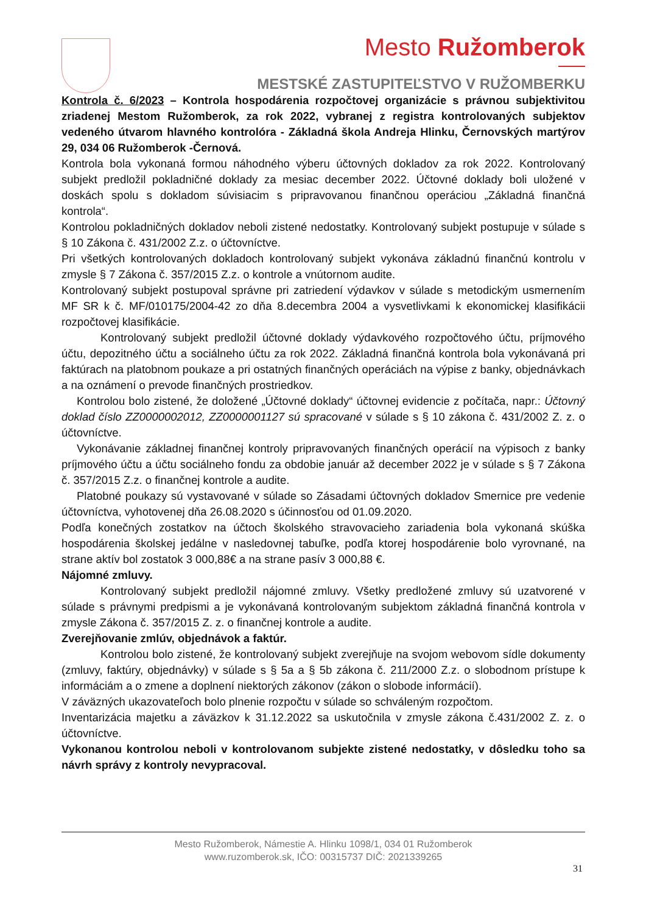Mesto Ružomberok
MESTSKÉ ZASTUPITEĽSTVO V RUŽOMBERKU
Kontrola č. 6/2023 – Kontrola hospodárenia rozpočtovej organizácie s právnou subjektivitou zriadenej Mestom Ružomberok, za rok 2022, vybranej z registra kontrolovaných subjektov vedeného útvarom hlavného kontrolóra - Základná škola Andreja Hlinku, Černovských martýrov 29, 034 06 Ružomberok -Černová.
Kontrola bola vykonaná formou náhodného výberu účtovných dokladov za rok 2022. Kontrolovaný subjekt predložil pokladničné doklady za mesiac december 2022. Účtovné doklady boli uložené v doskách spolu s dokladom súvisiacim s pripravovanou finančnou operáciou „Základná finančná kontrola“.
Kontrolou pokladničných dokladov neboli zistené nedostatky. Kontrolovaný subjekt postupuje v súlade s § 10 Zákona č. 431/2002 Z.z. o účtovníctve.
Pri všetkých kontrolovaných dokladoch kontrolovaný subjekt vykonáva základnú finančnú kontrolu v zmysle § 7 Zákona č. 357/2015 Z.z. o kontrole a vnútornom audite.
Kontrolovaný subjekt postupoval správne pri zatriedení výdavkov v súlade s metodickým usmernením MF SR k č. MF/010175/2004-42 zo dňa 8.decembra 2004 a vysvetlivkami k ekonomickej klasifikácii rozpočtovej klasifikácie.
Kontrolovaný subjekt predložil účtovné doklady výdavkového rozpočtového účtu, príjmového účtu, depozitného účtu a sociálneho účtu za rok 2022. Základná finančná kontrola bola vykonávaná pri faktúrach na platobnom poukaze a pri ostatných finančných operáciách na výpise z banky, objednávkach a na oznámení o prevode finančných prostriedkov.
Kontrolou bolo zistené, že doložené „Účtovné doklady“ účtovnej evidencie z počítača, napr.: Účtovný doklad číslo ZZ0000002012, ZZ0000001127 sú spracované v súlade s § 10 zákona č. 431/2002 Z. z. o účtovníctve.
Vykonávanie základnej finančnej kontroly pripravovaných finančných operácií na výpisoch z banky príjmového účtu a účtu sociálneho fondu za obdobie január až december 2022 je v súlade s § 7 Zákona č. 357/2015 Z.z. o finančnej kontrole a audite.
Platobné poukazy sú vystavované v súlade so Zásadami účtovných dokladov Smernice pre vedenie účtovníctva, vyhotovenej dňa 26.08.2020 s účinnosťou od 01.09.2020.
Podľa konečných zostatkov na účtoch školského stravovacieho zariadenia bola vykonaná skúška hospodárenia školskej jedálne v nasledovnej tabuľke, podľa ktorej hospodárenie bolo vyrovnané, na strane aktív bol zostatok 3 000,88€ a na strane pasív 3 000,88 €.
Nájomné zmluvy.
Kontrolovaný subjekt predložil nájomné zmluvy. Všetky predložené zmluvy sú uzatvorené v súlade s právnymi predpismi a je vykonávaná kontrolovaným subjektom základná finančná kontrola v zmysle Zákona č. 357/2015 Z. z. o finančnej kontrole a audite.
Zverejňovanie zmlúv, objednávok a faktúr.
Kontrolou bolo zistené, že kontrolovaný subjekt zverejňuje na svojom webovom sídle dokumenty (zmluvy, faktúry, objednávky) v súlade s § 5a a § 5b zákona č. 211/2000 Z.z. o slobodnom prístupe k informáciám a o zmene a doplnení niektorých zákonov (zákon o slobode informácií).
V záväzných ukazovateľoch bolo plnenie rozpočtu v súlade so schváleným rozpočtom.
Inventarizácia majetku a záväzkov k 31.12.2022 sa uskutočnila v zmysle zákona č.431/2002 Z. z. o účtovníctve.
Vykonanou kontrolou neboli v kontrolovanom subjekte zistené nedostatky, v dôsledku toho sa návrh správy z kontroly nevypracoval.
Mesto Ružomberok, Námestie A. Hlinku 1098/1, 034 01 Ružomberok
www.ruzomberok.sk, IČO: 00315737 DIČ: 2021339265
31